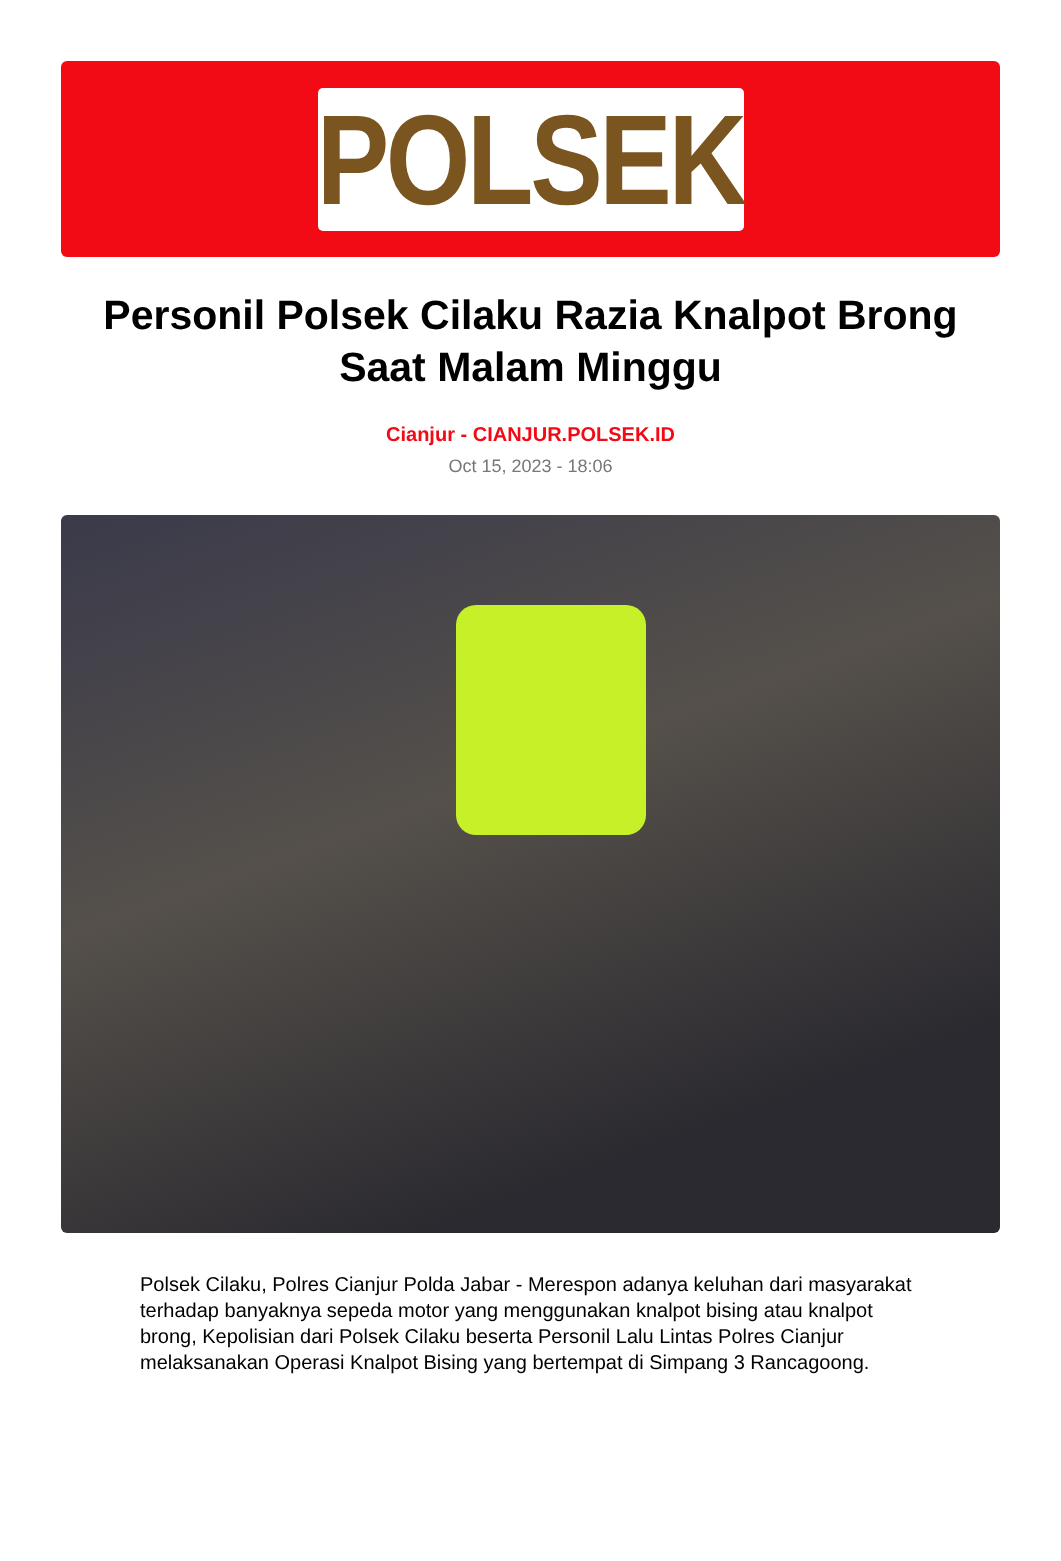POLSEK
Personil Polsek Cilaku Razia Knalpot Brong Saat Malam Minggu
Cianjur - CIANJUR.POLSEK.ID
Oct 15, 2023 - 18:06
Polsek Cilaku, Polres Cianjur Polda Jabar - Merespon adanya keluhan dari masyarakat terhadap banyaknya sepeda motor yang menggunakan knalpot bising atau knalpot brong, Kepolisian dari Polsek Cilaku beserta Personil Lalu Lintas Polres Cianjur melaksanakan Operasi Knalpot Bising yang bertempat di Simpang 3 Rancagoong.